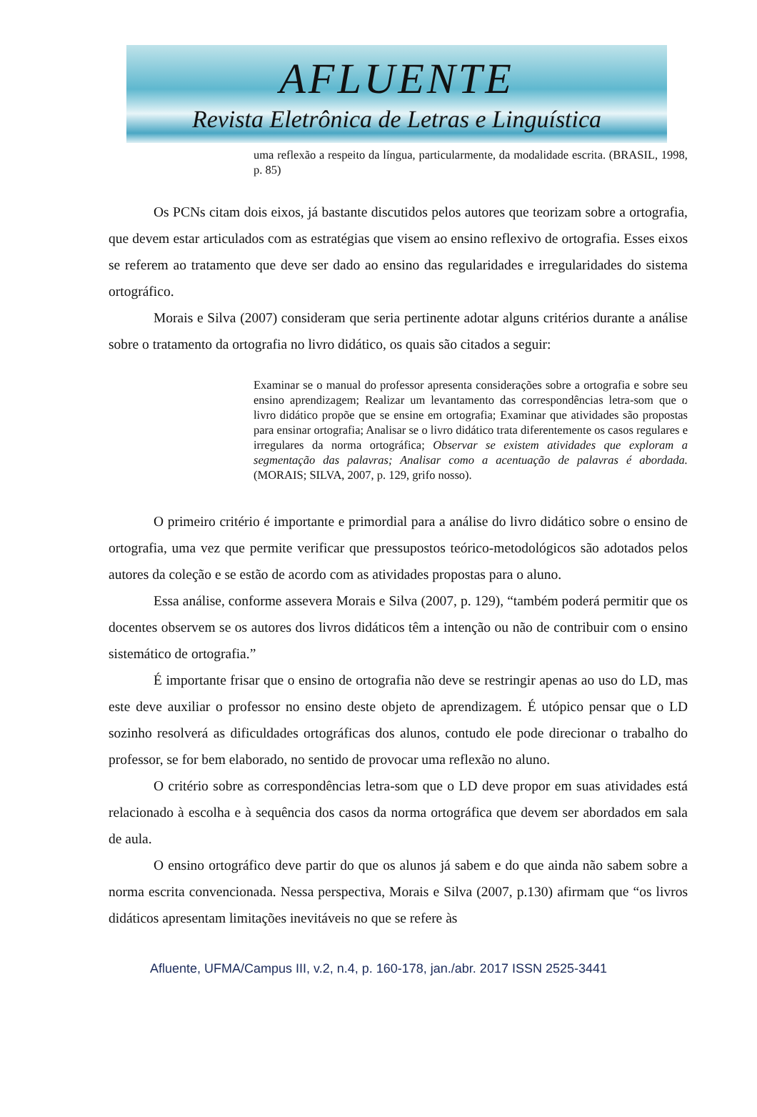AFLUENTE
Revista Eletrônica de Letras e Linguística
uma reflexão a respeito da língua, particularmente, da modalidade escrita. (BRASIL, 1998, p. 85)
Os PCNs citam dois eixos, já bastante discutidos pelos autores que teorizam sobre a ortografia, que devem estar articulados com as estratégias que visem ao ensino reflexivo de ortografia. Esses eixos se referem ao tratamento que deve ser dado ao ensino das regularidades e irregularidades do sistema ortográfico.
Morais e Silva (2007) consideram que seria pertinente adotar alguns critérios durante a análise sobre o tratamento da ortografia no livro didático, os quais são citados a seguir:
Examinar se o manual do professor apresenta considerações sobre a ortografia e sobre seu ensino aprendizagem; Realizar um levantamento das correspondências letra-som que o livro didático propõe que se ensine em ortografia; Examinar que atividades são propostas para ensinar ortografia; Analisar se o livro didático trata diferentemente os casos regulares e irregulares da norma ortográfica; Observar se existem atividades que exploram a segmentação das palavras; Analisar como a acentuação de palavras é abordada. (MORAIS; SILVA, 2007, p. 129, grifo nosso).
O primeiro critério é importante e primordial para a análise do livro didático sobre o ensino de ortografia, uma vez que permite verificar que pressupostos teórico-metodológicos são adotados pelos autores da coleção e se estão de acordo com as atividades propostas para o aluno.
Essa análise, conforme assevera Morais e Silva (2007, p. 129), “também poderá permitir que os docentes observem se os autores dos livros didáticos têm a intenção ou não de contribuir com o ensino sistemático de ortografia.”
É importante frisar que o ensino de ortografia não deve se restringir apenas ao uso do LD, mas este deve auxiliar o professor no ensino deste objeto de aprendizagem. É utópico pensar que o LD sozinho resolverá as dificuldades ortográficas dos alunos, contudo ele pode direcionar o trabalho do professor, se for bem elaborado, no sentido de provocar uma reflexão no aluno.
O critério sobre as correspondências letra-som que o LD deve propor em suas atividades está relacionado à escolha e à sequência dos casos da norma ortográfica que devem ser abordados em sala de aula.
O ensino ortográfico deve partir do que os alunos já sabem e do que ainda não sabem sobre a norma escrita convencionada. Nessa perspectiva, Morais e Silva (2007, p.130) afirmam que “os livros didáticos apresentam limitações inevitáveis no que se refere às
Afluente, UFMA/Campus III, v.2, n.4, p. 160-178, jan./abr. 2017 ISSN 2525-3441